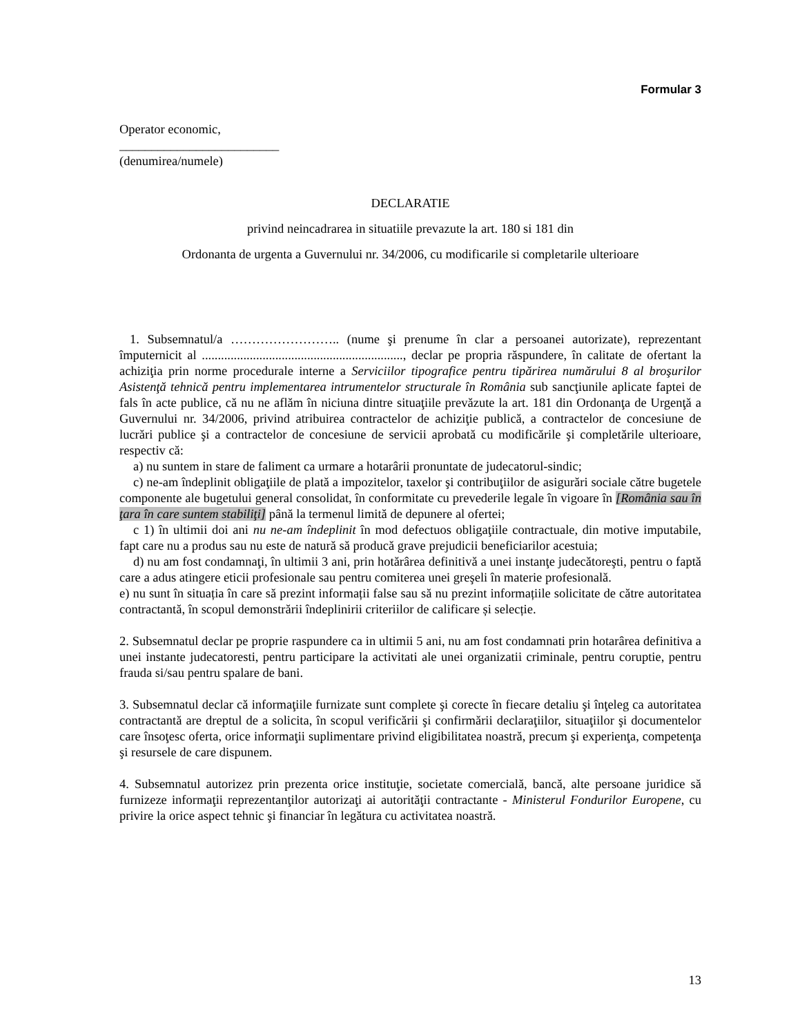Formular 3
Operator economic,
_________________________
(denumirea/numele)
DECLARATIE
privind neincadrarea in situatiile prevazute la art. 180 si 181 din
Ordonanta de urgenta a Guvernului nr. 34/2006, cu modificarile si completarile ulterioare
1. Subsemnatul/a …………………….. (nume şi prenume în clar a persoanei autorizate), reprezentant împuternicit al ..............................................................., declar pe propria răspundere, în calitate de ofertant la achiziţia prin norme procedurale interne a Serviciilor tipografice pentru tipărirea numărului 8 al broşurilor Asistenţă tehnică pentru implementarea intrumentelor structurale în România sub sancţiunile aplicate faptei de fals în acte publice, că nu ne aflăm în niciuna dintre situaţiile prevăzute la art. 181 din Ordonanţa de Urgenţă a Guvernului nr. 34/2006, privind atribuirea contractelor de achiziţie publică, a contractelor de concesiune de lucrări publice şi a contractelor de concesiune de servicii aprobată cu modificările şi completările ulterioare, respectiv că:
a) nu suntem in stare de faliment ca urmare a hotarârii pronuntate de judecatorul-sindic;
c) ne-am îndeplinit obligaţiile de plată a impozitelor, taxelor şi contribuţiilor de asigurări sociale către bugetele componente ale bugetului general consolidat, în conformitate cu prevederile legale în vigoare în [România sau în ţara în care suntem stabiliţi] până la termenul limită de depunere al ofertei;
c 1) în ultimii doi ani nu ne-am îndeplinit în mod defectuos obligaţiile contractuale, din motive imputabile, fapt care nu a produs sau nu este de natură să producă grave prejudicii beneficiarilor acestuia;
d) nu am fost condamnaţi, în ultimii 3 ani, prin hotărârea definitivă a unei instanţe judecătoreşti, pentru o faptă care a adus atingere eticii profesionale sau pentru comiterea unei greşeli în materie profesională.
e) nu sunt în situația în care să prezint informații false sau să nu prezint informațiile solicitate de către autoritatea contractantă, în scopul demonstrării îndeplinirii criteriilor de calificare și selecție.
2. Subsemnatul declar pe proprie raspundere ca in ultimii 5 ani, nu am fost condamnati prin hotarârea definitiva a unei instante judecatoresti, pentru participare la activitati ale unei organizatii criminale, pentru coruptie, pentru frauda si/sau pentru spalare de bani.
3. Subsemnatul declar că informaţiile furnizate sunt complete şi corecte în fiecare detaliu şi înţeleg ca autoritatea contractantă are dreptul de a solicita, în scopul verificării şi confirmării declaraţiilor, situaţiilor şi documentelor care însoţesc oferta, orice informaţii suplimentare privind eligibilitatea noastră, precum şi experienţa, competenţa şi resursele de care dispunem.
4. Subsemnatul autorizez prin prezenta orice instituţie, societate comercială, bancă, alte persoane juridice să furnizeze informaţii reprezentanţilor autorizaţi ai autorităţii contractante - Ministerul Fondurilor Europene, cu privire la orice aspect tehnic şi financiar în legătura cu activitatea noastră.
13